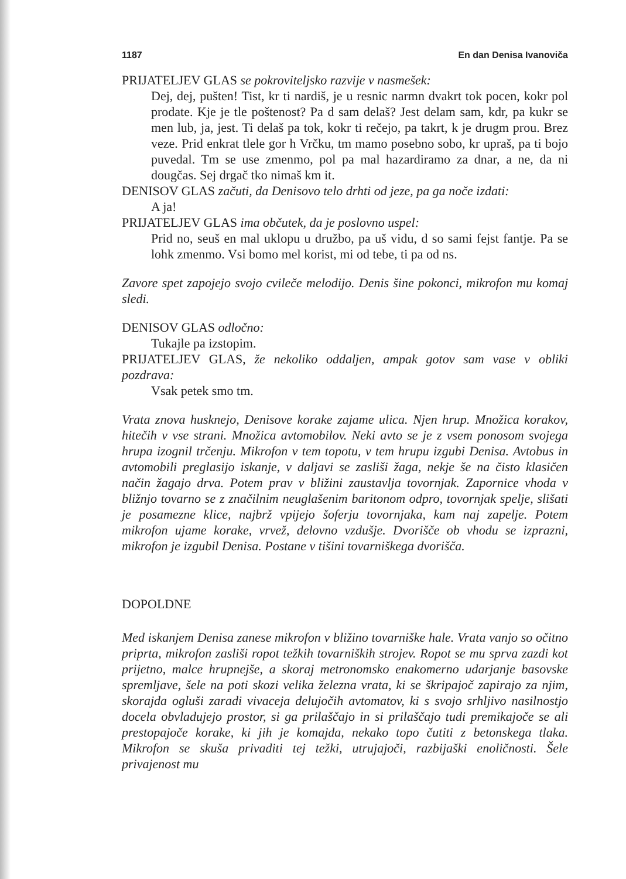1187 En dan Denisa Ivanoviča
PRIJATELJEV GLAS se pokroviteljsko razvije v nasmešek:
Dej, dej, pušten! Tist, kr ti nardiš, je u resnic narmn dvakrt tok pocen, kokr pol prodate. Kje je tle poštenost? Pa d sam delaš? Jest delam sam, kdr, pa kukr se men lub, ja, jest. Ti delaš pa tok, kokr ti rečejo, pa takrt, k je drugm prou. Brez veze. Prid enkrat tlele gor h Vrčku, tm mamo posebno sobo, kr upraš, pa ti bojo puvedal. Tm se use zmenmo, pol pa mal hazardiramo za dnar, a ne, da ni dougčas. Sej drgač tko nimaš km it.
DENISOV GLAS začuti, da Denisovo telo drhti od jeze, pa ga noče izdati:
A ja!
PRIJATELJEV GLAS ima občutek, da je poslovno uspel:
Prid no, seuš en mal uklopu u družbo, pa uš vidu, d so sami fejst fantje. Pa se lohk zmenmo. Vsi bomo mel korist, mi od tebe, ti pa od ns.
Zavore spet zapojejo svojo cvileče melodijo. Denis šine pokonci, mikrofon mu komaj sledi.
DENISOV GLAS odločno:
Tukajle pa izstopim.
PRIJATELJEV GLAS, že nekoliko oddaljen, ampak gotov sam vase v obliki pozdrava:
Vsak petek smo tm.
Vrata znova husknejo, Denisove korake zajame ulica. Njen hrup. Množica korakov, hitečih v vse strani. Množica avtomobilov. Neki avto se je z vsem ponosom svojega hrupa izognil trčenju. Mikrofon v tem topotu, v tem hrupu izgubi Denisa. Avtobus in avtomobili preglasijo iskanje, v daljavi se zasliši žaga, nekje še na čisto klasičen način žagajo drva. Potem prav v bližini zaustavlja tovornjak. Zapornice vhoda v bližnjo tovarno se z značilnim neuglašenim baritonom odpro, tovornjak spelje, slišati je posamezne klice, najbrž vpijejo šoferju tovornjaka, kam naj zapelje. Potem mikrofon ujame korake, vrvež, delovno vzdušje. Dvorišče ob vhodu se izprazni, mikrofon je izgubil Denisa. Postane v tišini tovarniškega dvorišča.
DOPOLDNE
Med iskanjem Denisa zanese mikrofon v bližino tovarniške hale. Vrata vanjo so očitno priprta, mikrofon zasliši ropot težkih tovarniških strojev. Ropot se mu sprva zazdi kot prijetno, malce hrupnejše, a skoraj metronomsko enakomerno udarjanje basovske spremljave, šele na poti skozi velika železna vrata, ki se škripajoč zapirajo za njim, skorajda ogluši zaradi vivaceja delujočih avtomatov, ki s svojo srhljivo nasilnostjo docela obvladujejo prostor, si ga prilaščajo in si prilaščajo tudi premikajoče se ali prestopajoče korake, ki jih je komajda, nekako topo čutiti z betonskega tlaka. Mikrofon se skuša privaditi tej težki, utrujajoči, razbijaški enoličnosti. Šele privajenost mu